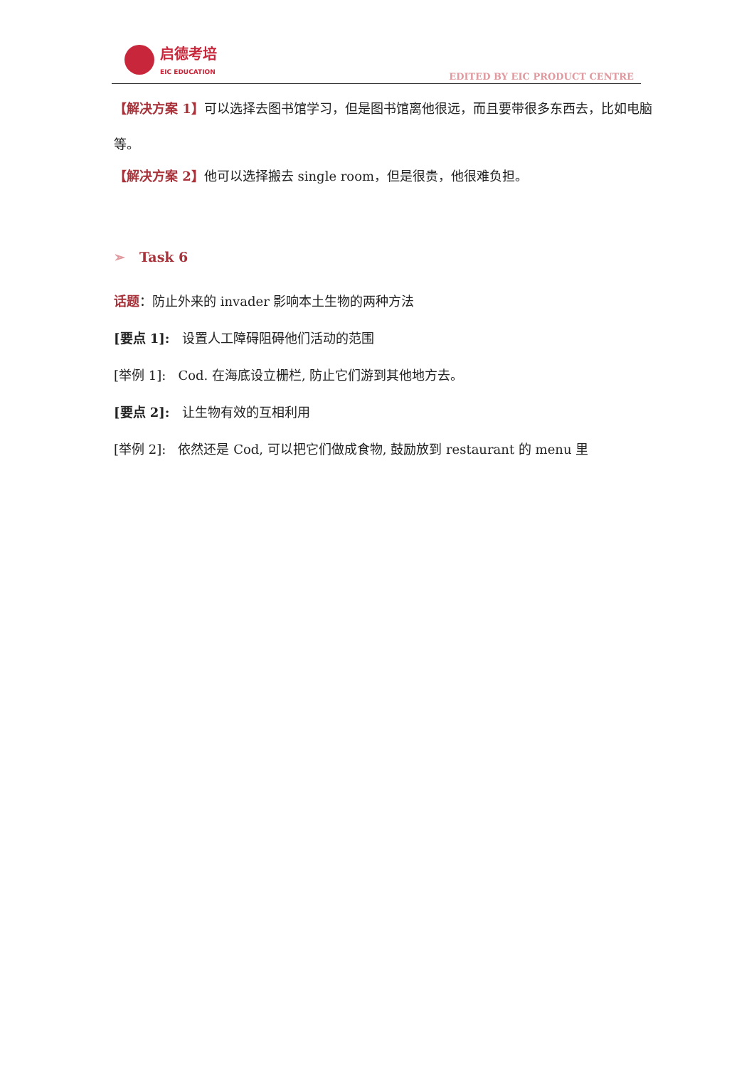启德考培
EIC EDUCATION
EDITED BY EIC PRODUCT CENTRE
【解决方案 1】可以选择去图书馆学习，但是图书馆离他很远，而且要带很多东西去，比如电脑等。
【解决方案 2】他可以选择搬去 single room，但是很贵，他很难负担。
➢ Task 6
话题：防止外来的 invader 影响本土生物的两种方法
[要点 1]: 设置人工障碍阻碍他们活动的范围
[举例 1]: Cod. 在海底设立栅栏, 防止它们游到其他地方去。
[要点 2]: 让生物有效的互相利用
[举例 2]: 依然还是 Cod, 可以把它们做成食物, 鼓励放到 restaurant 的 menu 里